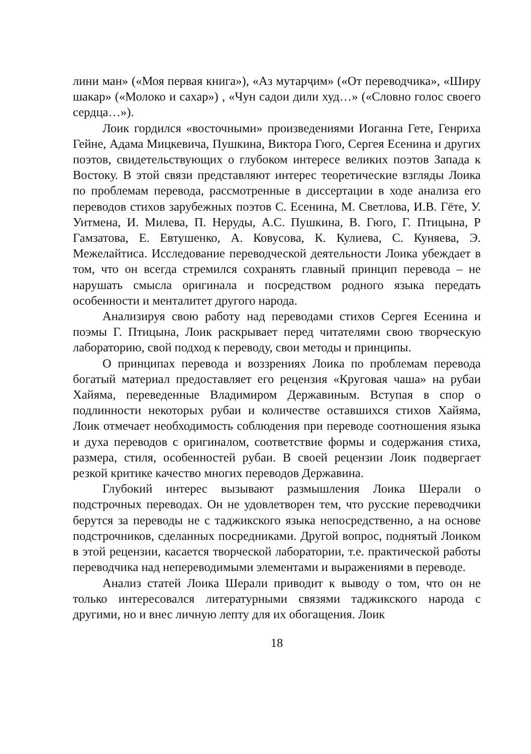лини ман» («Моя первая книга»), «Аз мутарҷим» («От переводчика», «Ширу шакар» («Молоко и сахар») , «Чун садои дили худ…» («Словно голос своего сердца…»).
Лоик гордился «восточными» произведениями Иоганна Гете, Генриха Гейне, Адама Мицкевича, Пушкина, Виктора Гюго, Сергея Есенина и других поэтов, свидетельствующих о глубоком интересе великих поэтов Запада к Востоку. В этой связи представляют интерес теоретические взгляды Лоика по проблемам перевода, рассмотренные в диссертации в ходе анализа его переводов стихов зарубежных поэтов С. Есенина, М. Светлова, И.В. Гёте, У. Уитмена, И. Милева, П. Неруды, А.С. Пушкина, В. Гюго, Г. Птицына, Р Гамзатова, Е. Евтушенко, А. Ковусова, К. Кулиева, С. Куняева, Э. Межелайтиса. Исследование переводческой деятельности Лоика убеждает в том, что он всегда стремился сохранять главный принцип перевода – не нарушать смысла оригинала и посредством родного языка передать особенности и менталитет другого народа.
Анализируя свою работу над переводами стихов Сергея Есенина и поэмы Г. Птицына, Лоик раскрывает перед читателями свою творческую лабораторию, свой подход к переводу, свои методы и принципы.
О принципах перевода и воззрениях Лоика по проблемам перевода богатый материал предоставляет его рецензия «Круговая чаша» на рубаи Хайяма, переведенные Владимиром Державиным. Вступая в спор о подлинности некоторых рубаи и количестве оставшихся стихов Хайяма, Лоик отмечает необходимость соблюдения при переводе соотношения языка и духа переводов с оригиналом, соответствие формы и содержания стиха, размера, стиля, особенностей рубаи. В своей рецензии Лоик подвергает резкой критике качество многих переводов Державина.
Глубокий интерес вызывают размышления Лоика Шерали о подстрочных переводах. Он не удовлетворен тем, что русские переводчики берутся за переводы не с таджикского языка непосредственно, а на основе подстрочников, сделанных посредниками. Другой вопрос, поднятый Лоиком в этой рецензии, касается творческой лаборатории, т.е. практической работы переводчика над непереводимыми элементами и выражениями в переводе.
Анализ статей Лоика Шерали приводит к выводу о том, что он не только интересовался литературными связями таджикского народа с другими, но и внес личную лепту для их обогащения. Лоик
18